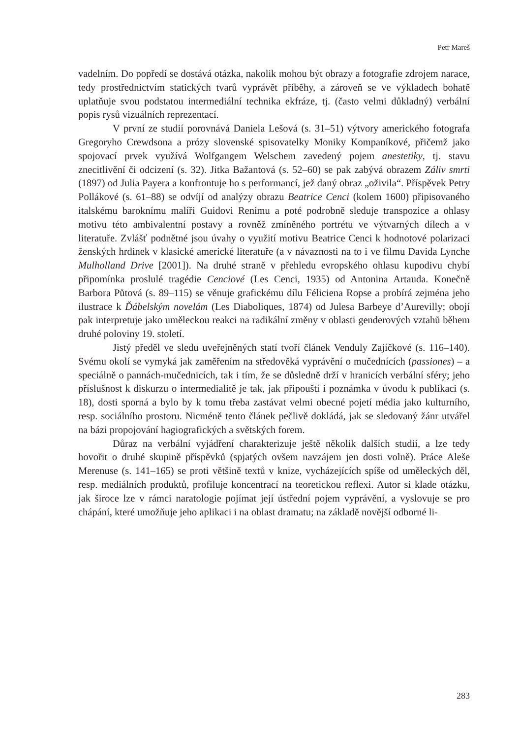Petr Mareš
vadelním. Do popředí se dostává otázka, nakolik mohou být obrazy a fotografie zdrojem narace, tedy prostřednictvím statických tvarů vyprávět příběhy, a zároveň se ve výkladech bohatě uplatňuje svou podstatou intermediální technika ekfráze, tj. (často velmi důkladný) verbální popis rysů vizuálních reprezentací.
V první ze studií porovnává Daniela Lešová (s. 31–51) výtvory amerického fotografa Gregoryho Crewdsona a prózy slovenské spisovatelky Moniky Kompaníkové, přičemž jako spojovací prvek využívá Wolfgangem Welschem zavedený pojem anestetiky, tj. stavu znecitlivění či odcizení (s. 32). Jitka Bažantová (s. 52–60) se pak zabývá obrazem Záliv smrti (1897) od Julia Payera a konfrontuje ho s performancí, jež daný obraz „oživila“. Příspěvek Petry Pollákové (s. 61–88) se odvíjí od analýzy obrazu Beatrice Cenci (kolem 1600) připisovaného italskému baroknímu malíři Guidovi Renimu a poté podrobně sleduje transpozice a ohlasy motivu této ambivalentní postavy a rovněž zmíněného portrétu ve výtvarných dílech a v literatuře. Zvlášť podnětné jsou úvahy o využití motivu Beatrice Cenci k hodnotové polarizaci ženských hrdinek v klasické americké literatuře (a v návaznosti na to i ve filmu Davida Lynche Mulholland Drive [2001]). Na druhé straně v přehledu evropského ohlasu kupodivu chybí připomínka proslulé tragédie Cenciové (Les Cenci, 1935) od Antonina Artauda. Konečně Barbora Půtová (s. 89–115) se věnuje grafickému dílu Féliciena Ropse a probírá zejména jeho ilustrace k Ďábelským novelám (Les Diaboliques, 1874) od Julesa Barbeye d’Aurevilly; obojí pak interpretuje jako uměleckou reakci na radikální změny v oblasti genderových vztahů během druhé poloviny 19. století.
Jistý předěl ve sledu uveřejněných statí tvoří článek Venduly Zajíčkové (s. 116–140). Svému okolí se vymyká jak zaměřením na středověká vyprávění o mučednících (passiones) – a speciálně o pannách-mučednicích, tak i tím, že se důsledně drží v hranicích verbální sféry; jeho příslušnost k diskurzu o intermedialitě je tak, jak připouští i poznámka v úvodu k publikaci (s. 18), dosti sporná a bylo by k tomu třeba zastávat velmi obecné pojetí média jako kulturního, resp. sociálního prostoru. Nicméně tento článek pečlivě dokládá, jak se sledovaný žánr utvářel na bázi propojování hagiografických a světských forem.
Důraz na verbální vyjádření charakterizuje ještě několik dalších studií, a lze tedy hovořit o druhé skupině příspěvků (spjatých ovšem navzájem jen dosti volně). Práce Aleše Merenuse (s. 141–165) se proti většině textů v knize, vycházejících spíše od uměleckých děl, resp. mediálních produktů, profiluje koncentrací na teoretickou reflexi. Autor si klade otázku, jak široce lze v rámci naratologie pojímat její ústřední pojem vyprávění, a vyslovuje se pro chápání, které umožňuje jeho aplikaci i na oblast dramatu; na základě novější odborné li-
283